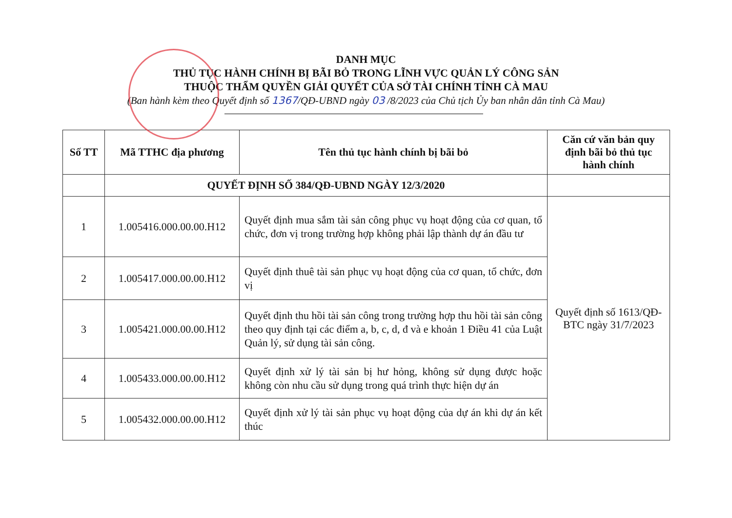DANH MỤC
THỦ TỤC HÀNH CHÍNH BỊ BÃI BỎ TRONG LĨNH VỰC QUẢN LÝ CÔNG SẢN
THUỘC THẨM QUYỀN GIẢI QUYẾT CỦA SỞ TÀI CHÍNH TỈNH CÀ MAU
(Ban hành kèm theo Quyết định số 1367/QĐ-UBND ngày 03 /8/2023 của Chủ tịch Ủy ban nhân dân tỉnh Cà Mau)
| Số TT | Mã TTHC địa phương | Tên thủ tục hành chính bị bãi bỏ | Căn cứ văn bản quy định bãi bỏ thủ tục hành chính |
| --- | --- | --- | --- |
| | QUYẾT ĐỊNH SỐ 384/QĐ-UBND NGÀY 12/3/2020 | | |
| 1 | 1.005416.000.00.00.H12 | Quyết định mua sắm tài sản công phục vụ hoạt động của cơ quan, tổ chức, đơn vị trong trường hợp không phải lập thành dự án đầu tư | Quyết định số 1613/QĐ-BTC ngày 31/7/2023 |
| 2 | 1.005417.000.00.00.H12 | Quyết định thuê tài sản phục vụ hoạt động của cơ quan, tổ chức, đơn vị | |
| 3 | 1.005421.000.00.00.H12 | Quyết định thu hồi tài sản công trong trường hợp thu hồi tài sản công theo quy định tại các điểm a, b, c, d, đ và e khoản 1 Điều 41 của Luật Quản lý, sử dụng tài sản công. | |
| 4 | 1.005433.000.00.00.H12 | Quyết định xử lý tài sản bị hư hỏng, không sử dụng được hoặc không còn nhu cầu sử dụng trong quá trình thực hiện dự án | |
| 5 | 1.005432.000.00.00.H12 | Quyết định xử lý tài sản phục vụ hoạt động của dự án khi dự án kết thúc | |